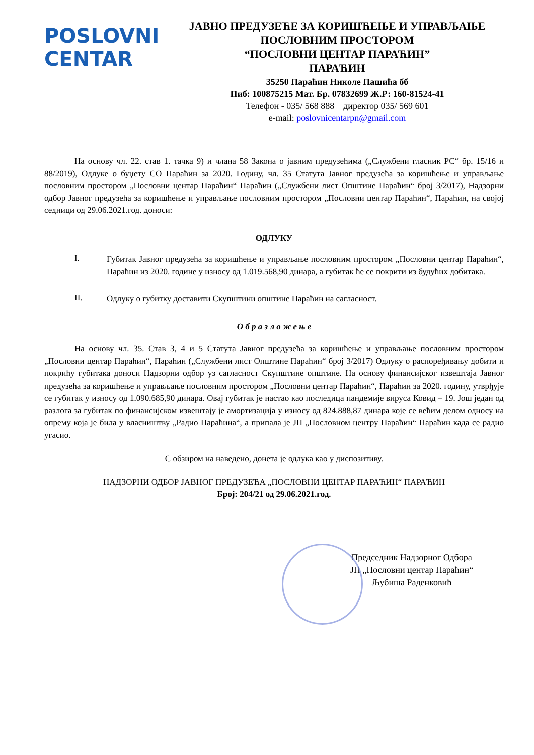POSLOVNI
CENTAR
ЈАВНО ПРЕДУЗЕЋЕ ЗА КОРИШЋЕЊЕ И УПРАВЉАЊЕ
ПОСЛОВНИМ ПРОСТОРОМ
“ПОСЛОВНИ ЦЕНТАР ПАРАЋИН”
ПАРАЋИН
35250 Параћин Николе Пашића бб
Пиб: 100875215 Мат. Бр. 07832699 Ж.Р: 160-81524-41
Телефон - 035/ 568 888 директор 035/ 569 601
e-mail: poslovnicentarpn@gmail.com
На основу чл. 22. став 1. тачка 9) и члана 58 Закона о јавним предузећима („Службени гласник РС“ бр. 15/16 и 88/2019), Одлуке о буџету СО Параћин за 2020. Годину, чл. 35 Статута Јавног предузећа за коришћење и управљање пословним простором „Пословни центар Параћин“ Параћин („Службени лист Општине Параћин“ број 3/2017), Надзорни одбор Јавног предузећа за коришћење и управљање пословним простором „Пословни центар Параћин“, Параћин, на својој седници од 29.06.2021.год. доноси:
ОДЛУКУ
I.
Губитак Јавног предузећа за коришћење и управљање пословним простором „Пословни центар Параћин“, Параћин из 2020. године у износу од 1.019.568,90 динара, а губитак ће се покрити из будућих добитака.
II.
Одлуку о губитку доставити Скупштини општине Параћин на сагласност.
О б р а з л о ж е њ е
На основу чл. 35. Став 3, 4 и 5 Статута Јавног предузећа за коришћење и управљање пословним простором „Пословни центар Параћин“, Параћин („Службени лист Општине Параћин“ број 3/2017) Одлуку о распоређивању добити и покрићу губитака доноси Надзорни одбор уз сагласност Скупштине општине. На основу финансијског извештаја Јавног предузећа за коришћење и управљање пословним простором „Пословни центар Параћин“, Параћин за 2020. годину, утврђује се губитак у износу од 1.090.685,90 динара. Овај губитак је настао као последица пандемије вируса Ковид – 19. Још један од разлога за губитак по финансијском извештају је амортизација у износу од 824.888,87 динара које се већим делом односу на опрему која је била у власништву „Радио Параћина“, а припала је ЈП „Пословном центру Параћин“ Параћин када се радио угасио.
С обзиром на наведено, донета је одлука као у диспозитиву.
НАДЗОРНИ ОДБОР ЈАВНОГ ПРЕДУЗЕЋА „ПОСЛОВНИ ЦЕНТАР ПАРАЋИН“ ПАРАЋИН
Број: 204/21 од 29.06.2021.год.
Председник Надзорног Одбора
ЈП „Пословни центар Параћин“
Љубиша Раденковић